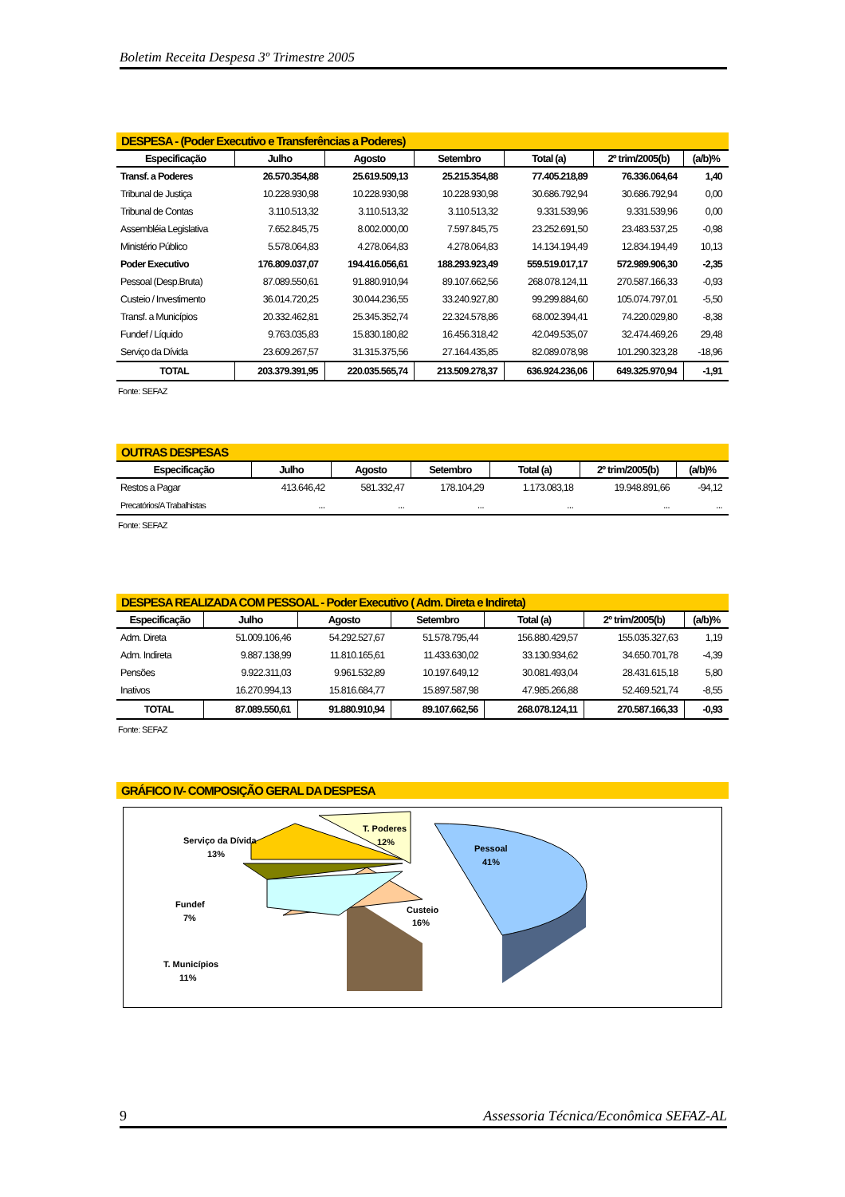Boletim Receita Despesa 3º Trimestre 2005
DESPESA - (Poder Executivo e Transferências a Poderes)
| Especificação | Julho | Agosto | Setembro | Total (a) | 2º trim/2005(b) | (a/b)% |
| --- | --- | --- | --- | --- | --- | --- |
| Transf. a Poderes | 26.570.354,88 | 25.619.509,13 | 25.215.354,88 | 77.405.218,89 | 76.336.064,64 | 1,40 |
| Tribunal de Justiça | 10.228.930,98 | 10.228.930,98 | 10.228.930,98 | 30.686.792,94 | 30.686.792,94 | 0,00 |
| Tribunal de Contas | 3.110.513,32 | 3.110.513,32 | 3.110.513,32 | 9.331.539,96 | 9.331.539,96 | 0,00 |
| Assembléia Legislativa | 7.652.845,75 | 8.002.000,00 | 7.597.845,75 | 23.252.691,50 | 23.483.537,25 | -0,98 |
| Ministério Público | 5.578.064,83 | 4.278.064,83 | 4.278.064,83 | 14.134.194,49 | 12.834.194,49 | 10,13 |
| Poder Executivo | 176.809.037,07 | 194.416.056,61 | 188.293.923,49 | 559.519.017,17 | 572.989.906,30 | -2,35 |
| Pessoal (Desp.Bruta) | 87.089.550,61 | 91.880.910,94 | 89.107.662,56 | 268.078.124,11 | 270.587.166,33 | -0,93 |
| Custeio / Investimento | 36.014.720,25 | 30.044.236,55 | 33.240.927,80 | 99.299.884,60 | 105.074.797,01 | -5,50 |
| Transf. a Municípios | 20.332.462,81 | 25.345.352,74 | 22.324.578,86 | 68.002.394,41 | 74.220.029,80 | -8,38 |
| Fundef / Líquido | 9.763.035,83 | 15.830.180,82 | 16.456.318,42 | 42.049.535,07 | 32.474.469,26 | 29,48 |
| Serviço da Dívida | 23.609.267,57 | 31.315.375,56 | 27.164.435,85 | 82.089.078,98 | 101.290.323,28 | -18,96 |
| TOTAL | 203.379.391,95 | 220.035.565,74 | 213.509.278,37 | 636.924.236,06 | 649.325.970,94 | -1,91 |
Fonte: SEFAZ
OUTRAS DESPESAS
| Especificação | Julho | Agosto | Setembro | Total (a) | 2º trim/2005(b) | (a/b)% |
| --- | --- | --- | --- | --- | --- | --- |
| Restos a Pagar | 413.646,42 | 581.332,47 | 178.104,29 | 1.173.083,18 | 19.948.891,66 | -94,12 |
| Precatórios/A Trabalhistas | ... | ... | ... | ... | ... | ... |
Fonte: SEFAZ
DESPESA REALIZADA COM PESSOAL - Poder Executivo ( Adm. Direta e Indireta)
| Especificação | Julho | Agosto | Setembro | Total (a) | 2º trim/2005(b) | (a/b)% |
| --- | --- | --- | --- | --- | --- | --- |
| Adm. Direta | 51.009.106,46 | 54.292.527,67 | 51.578.795,44 | 156.880.429,57 | 155.035.327,63 | 1,19 |
| Adm. Indireta | 9.887.138,99 | 11.810.165,61 | 11.433.630,02 | 33.130.934,62 | 34.650.701,78 | -4,39 |
| Pensões | 9.922.311,03 | 9.961.532,89 | 10.197.649,12 | 30.081.493,04 | 28.431.615,18 | 5,80 |
| Inativos | 16.270.994,13 | 15.816.684,77 | 15.897.587,98 | 47.985.266,88 | 52.469.521,74 | -8,55 |
| TOTAL | 87.089.550,61 | 91.880.910,94 | 89.107.662,56 | 268.078.124,11 | 270.587.166,33 | -0,93 |
Fonte: SEFAZ
GRÁFICO IV- COMPOSIÇÃO GERAL DA DESPESA
Pessoal
41%
Custeio
16%
T. Poderes
12%
Serviço da Dívida
13%
Fundef
7%
T. Municípios
11%
9 Assessoria Técnica/Econômica SEFAZ-AL